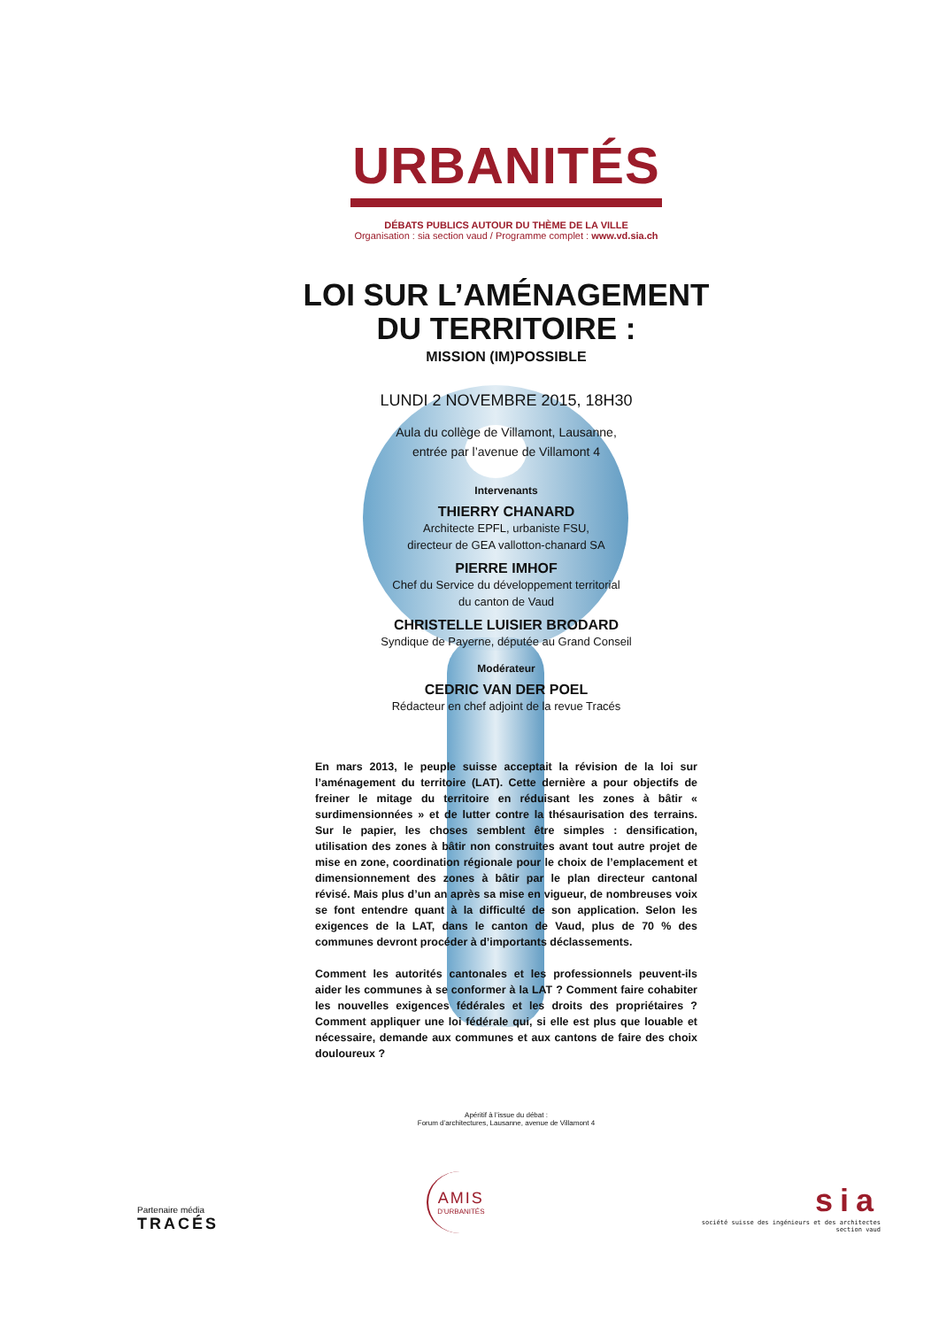URBANITÉS
DÉBATS PUBLICS AUTOUR DU THÈME DE LA VILLE
Organisation : sia section vaud / Programme complet : www.vd.sia.ch
LOI SUR L’AMÉNAGEMENT
DU TERRITOIRE :
MISSION (IM)POSSIBLE
LUNDI 2 NOVEMBRE 2015, 18H30
Aula du collège de Villamont, Lausanne,
entrée par l’avenue de Villamont 4
Intervenants
THIERRY CHANARD
Architecte EPFL, urbaniste FSU,
directeur de GEA vallotton-chanard SA
PIERRE IMHOF
Chef du Service du développement territorial
du canton de Vaud
CHRISTELLE LUISIER BRODARD
Syndique de Payerne, députée au Grand Conseil
Modérateur
CEDRIC VAN DER POEL
Rédacteur en chef adjoint de la revue Tracés
En mars 2013, le peuple suisse acceptait la révision de la loi sur l’aménagement du territoire (LAT). Cette dernière a pour objectifs de freiner le mitage du territoire en réduisant les zones à bâtir « surdimensionnées » et de lutter contre la thésaurisation des terrains. Sur le papier, les choses semblent être simples : densification, utilisation des zones à bâtir non construites avant tout autre projet de mise en zone, coordination régionale pour le choix de l’emplacement et dimensionnement des zones à bâtir par le plan directeur cantonal révisé. Mais plus d’un an après sa mise en vigueur, de nombreuses voix se font entendre quant à la difficulté de son application. Selon les exigences de la LAT, dans le canton de Vaud, plus de 70 % des communes devront procéder à d’importants déclassements.
Comment les autorités cantonales et les professionnels peuvent-ils aider les communes à se conformer à la LAT ? Comment faire cohabiter les nouvelles exigences fédérales et les droits des propriétaires ? Comment appliquer une loi fédérale qui, si elle est plus que louable et nécessaire, demande aux communes et aux cantons de faire des choix douloureux ?
Apéritif à l’issue du débat :
Forum d’architectures, Lausanne, avenue de Villamont 4
Partenaire média
TRACÉS
AMIS
D’URBANITÉS
sia
société suisse des ingénieurs et des architectes
section vaud